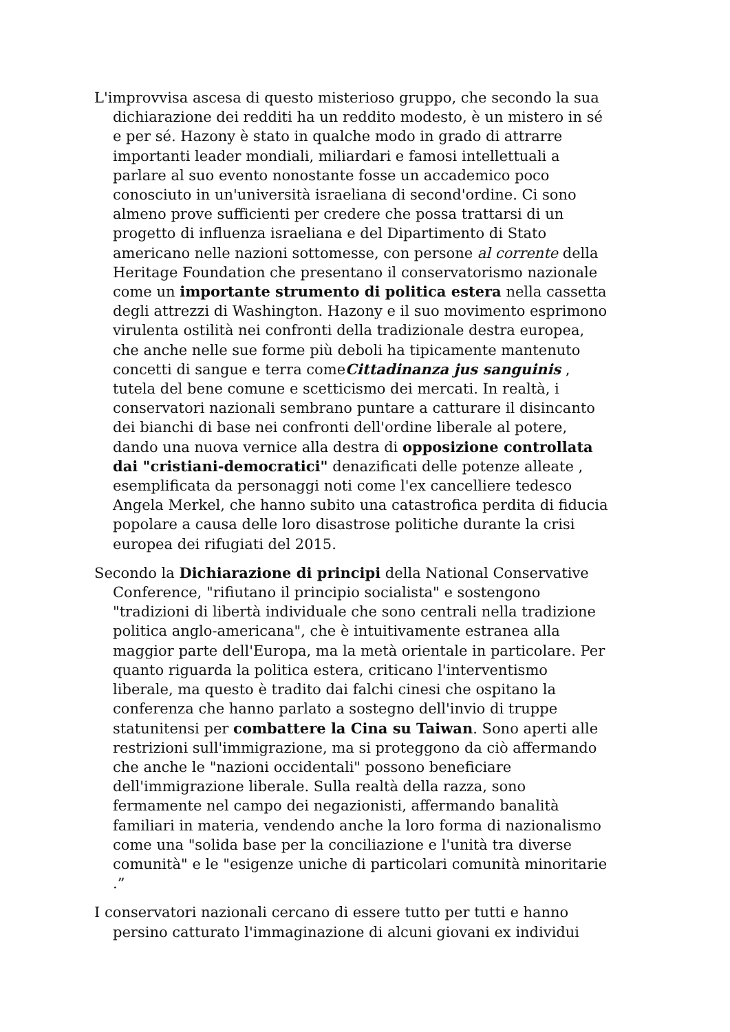L'improvvisa ascesa di questo misterioso gruppo, che secondo la sua dichiarazione dei redditi ha un reddito modesto, è un mistero in sé e per sé. Hazony è stato in qualche modo in grado di attrarre importanti leader mondiali, miliardari e famosi intellettuali a parlare al suo evento nonostante fosse un accademico poco conosciuto in un'università israeliana di second'ordine. Ci sono almeno prove sufficienti per credere che possa trattarsi di un progetto di influenza israeliana e del Dipartimento di Stato americano nelle nazioni sottomesse, con persone al corrente della Heritage Foundation che presentano il conservatorismo nazionale come un importante strumento di politica estera nella cassetta degli attrezzi di Washington. Hazony e il suo movimento esprimono virulenta ostilità nei confronti della tradizionale destra europea, che anche nelle sue forme più deboli ha tipicamente mantenuto concetti di sangue e terra comeCittadinanza jus sanguinis , tutela del bene comune e scetticismo dei mercati. In realtà, i conservatori nazionali sembrano puntare a catturare il disincanto dei bianchi di base nei confronti dell'ordine liberale al potere, dando una nuova vernice alla destra di opposizione controllata dai "cristiani-democratici" denazificati delle potenze alleate , esemplificata da personaggi noti come l'ex cancelliere tedesco Angela Merkel, che hanno subito una catastrofica perdita di fiducia popolare a causa delle loro disastrose politiche durante la crisi europea dei rifugiati del 2015.
Secondo la Dichiarazione di principi della National Conservative Conference, "rifiutano il principio socialista" e sostengono "tradizioni di libertà individuale che sono centrali nella tradizione politica anglo-americana", che è intuitivamente estranea alla maggior parte dell'Europa, ma la metà orientale in particolare. Per quanto riguarda la politica estera, criticano l'interventismo liberale, ma questo è tradito dai falchi cinesi che ospitano la conferenza che hanno parlato a sostegno dell'invio di truppe statunitensi per combattere la Cina su Taiwan. Sono aperti alle restrizioni sull'immigrazione, ma si proteggono da ciò affermando che anche le "nazioni occidentali" possono beneficiare dell'immigrazione liberale. Sulla realtà della razza, sono fermamente nel campo dei negazionisti, affermando banalità familiari in materia, vendendo anche la loro forma di nazionalismo come una "solida base per la conciliazione e l'unità tra diverse comunità" e le "esigenze uniche di particolari comunità minoritarie .”
I conservatori nazionali cercano di essere tutto per tutti e hanno persino catturato l'immaginazione di alcuni giovani ex individui